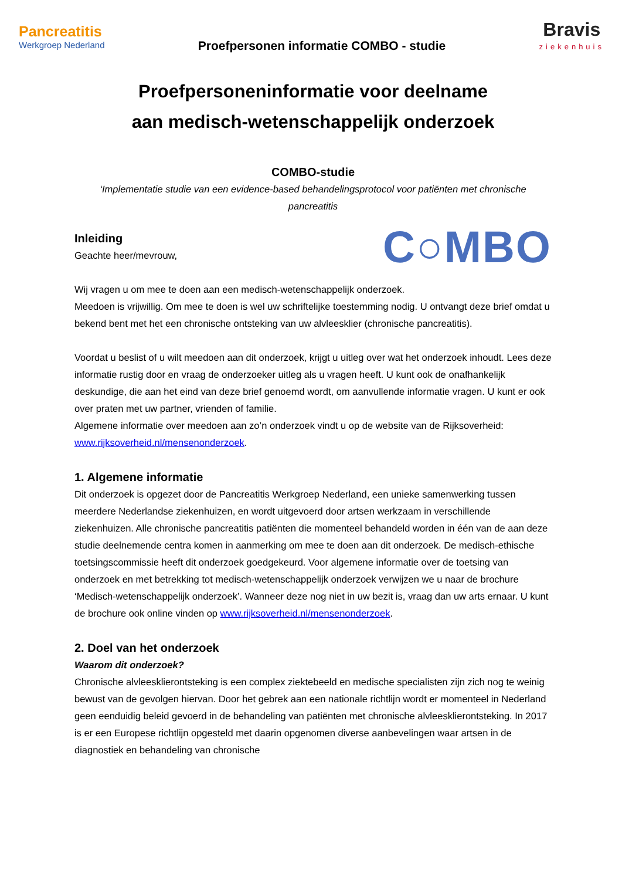Pancreatitis
Werkgroep Nederland
Proefpersonen informatie COMBO - studie
Bravis
ziekenhuis
Proefpersoneninformatie voor deelname
aan medisch-wetenschappelijk onderzoek
COMBO-studie
‘Implementatie studie van een evidence-based behandelingsprotocol voor patiënten met chronische pancreatitis
Inleiding
Geachte heer/mevrouw,
C○MBO
Wij vragen u om mee te doen aan een medisch-wetenschappelijk onderzoek.
Meedoen is vrijwillig. Om mee te doen is wel uw schriftelijke toestemming nodig. U ontvangt deze brief omdat u bekend bent met het een chronische ontsteking van uw alvleesklier (chronische pancreatitis).
Voordat u beslist of u wilt meedoen aan dit onderzoek, krijgt u uitleg over wat het onderzoek inhoudt. Lees deze informatie rustig door en vraag de onderzoeker uitleg als u vragen heeft. U kunt ook de onafhankelijk deskundige, die aan het eind van deze brief genoemd wordt, om aanvullende informatie vragen. U kunt er ook over praten met uw partner, vrienden of familie.
Algemene informatie over meedoen aan zo’n onderzoek vindt u op de website van de Rijksoverheid: www.rijksoverheid.nl/mensenonderzoek.
1. Algemene informatie
Dit onderzoek is opgezet door de Pancreatitis Werkgroep Nederland, een unieke samenwerking tussen meerdere Nederlandse ziekenhuizen, en wordt uitgevoerd door artsen werkzaam in verschillende ziekenhuizen. Alle chronische pancreatitis patiënten die momenteel behandeld worden in één van de aan deze studie deelnemende centra komen in aanmerking om mee te doen aan dit onderzoek. De medisch-ethische toetsingscommissie heeft dit onderzoek goedgekeurd. Voor algemene informatie over de toetsing van onderzoek en met betrekking tot medisch-wetenschappelijk onderzoek verwijzen we u naar de brochure ‘Medisch-wetenschappelijk onderzoek’. Wanneer deze nog niet in uw bezit is, vraag dan uw arts ernaar. U kunt de brochure ook online vinden op www.rijksoverheid.nl/mensenonderzoek.
2. Doel van het onderzoek
Waarom dit onderzoek?
Chronische alvleesklierontsteking is een complex ziektebeeld en medische specialisten zijn zich nog te weinig bewust van de gevolgen hiervan. Door het gebrek aan een nationale richtlijn wordt er momenteel in Nederland geen eenduidig beleid gevoerd in de behandeling van patiënten met chronische alvleesklierontsteking. In 2017 is er een Europese richtlijn opgesteld met daarin opgenomen diverse aanbevelingen waar artsen in de diagnostiek en behandeling van chronische